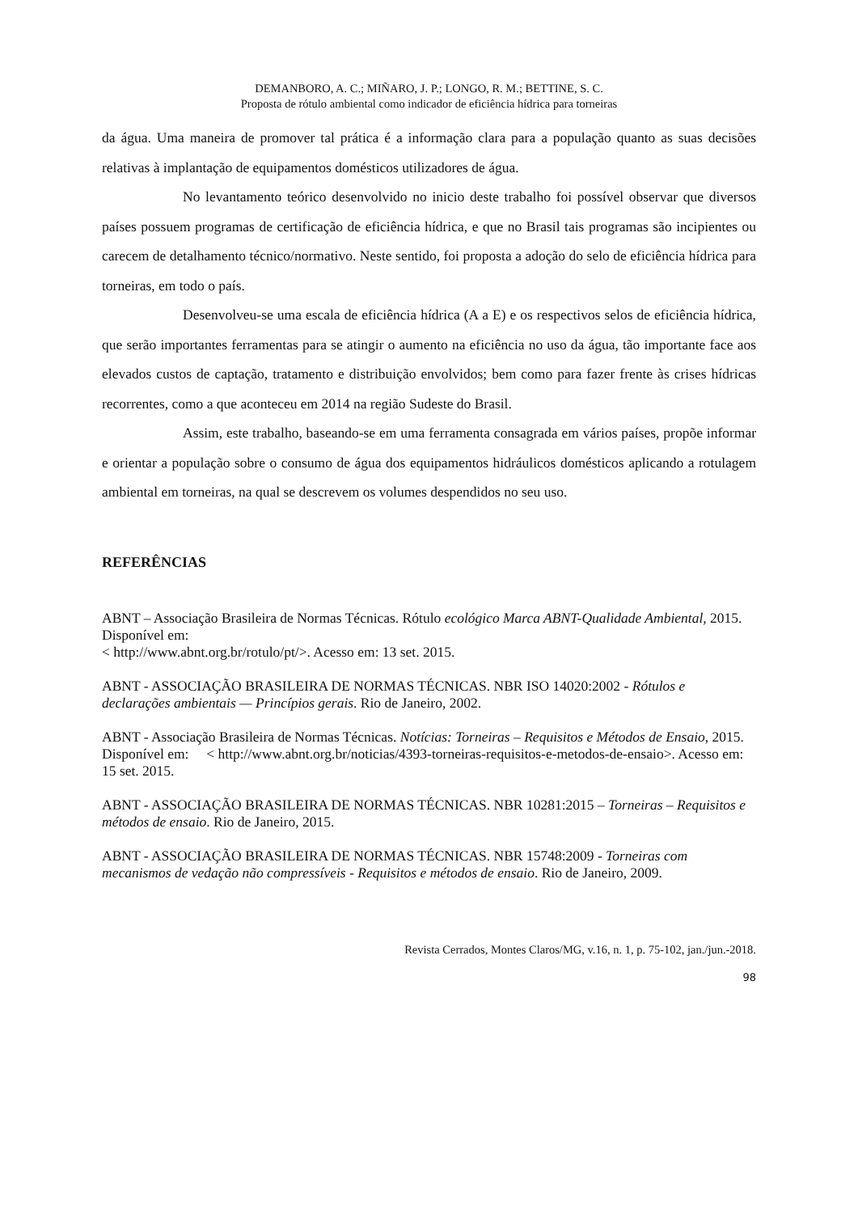DEMANBORO, A. C.; MIÑARO, J. P.; LONGO, R. M.; BETTINE, S. C.
Proposta de rótulo ambiental como indicador de eficiência hídrica para torneiras
da água. Uma maneira de promover tal prática é a informação clara para a população quanto as suas decisões relativas à implantação de equipamentos domésticos utilizadores de água.
No levantamento teórico desenvolvido no inicio deste trabalho foi possível observar que diversos países possuem programas de certificação de eficiência hídrica, e que no Brasil tais programas são incipientes ou carecem de detalhamento técnico/normativo. Neste sentido, foi proposta a adoção do selo de eficiência hídrica para torneiras, em todo o país.
Desenvolveu-se uma escala de eficiência hídrica (A a E) e os respectivos selos de eficiência hídrica, que serão importantes ferramentas para se atingir o aumento na eficiência no uso da água, tão importante face aos elevados custos de captação, tratamento e distribuição envolvidos; bem como para fazer frente às crises hídricas recorrentes, como a que aconteceu em 2014 na região Sudeste do Brasil.
Assim, este trabalho, baseando-se em uma ferramenta consagrada em vários países, propõe informar e orientar a população sobre o consumo de água dos equipamentos hidráulicos domésticos aplicando a rotulagem ambiental em torneiras, na qual se descrevem os volumes despendidos no seu uso.
REFERÊNCIAS
ABNT – Associação Brasileira de Normas Técnicas. Rótulo ecológico Marca ABNT-Qualidade Ambiental, 2015. Disponível em:
< http://www.abnt.org.br/rotulo/pt/>. Acesso em: 13 set. 2015.
ABNT - ASSOCIAÇÃO BRASILEIRA DE NORMAS TÉCNICAS. NBR ISO 14020:2002 - Rótulos e declarações ambientais — Princípios gerais. Rio de Janeiro, 2002.
ABNT - Associação Brasileira de Normas Técnicas. Notícias: Torneiras – Requisitos e Métodos de Ensaio, 2015. Disponível em: < http://www.abnt.org.br/noticias/4393-torneiras-requisitos-e-metodos-de-ensaio>. Acesso em: 15 set. 2015.
ABNT - ASSOCIAÇÃO BRASILEIRA DE NORMAS TÉCNICAS. NBR 10281:2015 – Torneiras – Requisitos e métodos de ensaio. Rio de Janeiro, 2015.
ABNT - ASSOCIAÇÃO BRASILEIRA DE NORMAS TÉCNICAS. NBR 15748:2009 - Torneiras com mecanismos de vedação não compressíveis - Requisitos e métodos de ensaio. Rio de Janeiro, 2009.
Revista Cerrados, Montes Claros/MG, v.16, n. 1, p. 75-102, jan./jun.-2018.
98